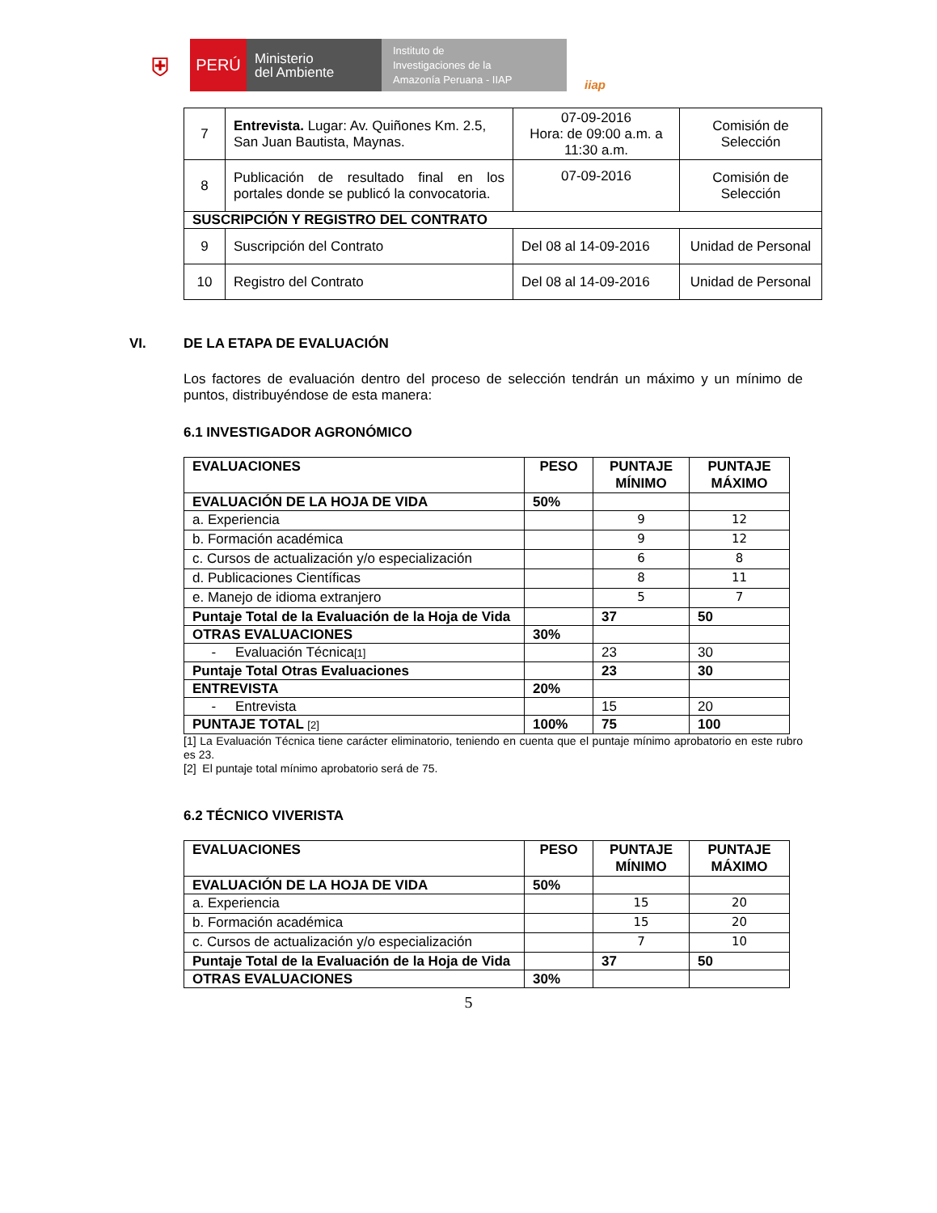⛨
PERÚ
Ministerio
del Ambiente
Instituto de
Investigaciones de la
Amazonía Peruana - IIAP
iiap
| 7 | Entrevista. Lugar: Av. Quiñones Km. 2.5, San Juan Bautista, Maynas. | 07-09-2016 Hora: de 09:00 a.m. a 11:30 a.m. | Comisión de Selección |
| 8 | Publicación de resultado final en los portales donde se publicó la convocatoria. | 07-09-2016 | Comisión de Selección |
| SUSCRIPCIÓN Y REGISTRO DEL CONTRATO | | | |
| 9 | Suscripción del Contrato | Del 08 al 14-09-2016 | Unidad de Personal |
| 10 | Registro del Contrato | Del 08 al 14-09-2016 | Unidad de Personal |
VI. DE LA ETAPA DE EVALUACIÓN
Los factores de evaluación dentro del proceso de selección tendrán un máximo y un mínimo de puntos, distribuyéndose de esta manera:
6.1 INVESTIGADOR AGRONÓMICO
| EVALUACIONES | PESO | PUNTAJE MÍNIMO | PUNTAJE MÁXIMO |
| --- | --- | --- | --- |
| EVALUACIÓN DE LA HOJA DE VIDA | 50% | | |
| a. Experiencia | | 9 | 12 |
| b. Formación académica | | 9 | 12 |
| c. Cursos de actualización y/o especialización | | 6 | 8 |
| d. Publicaciones Científicas | | 8 | 11 |
| e. Manejo de idioma extranjero | | 5 | 7 |
| Puntaje Total de la Evaluación de la Hoja de Vida | | 37 | 50 |
| OTRAS EVALUACIONES | 30% | | |
| - Evaluación Técnica [1] | | 23 | 30 |
| Puntaje Total Otras Evaluaciones | | 23 | 30 |
| ENTREVISTA | 20% | | |
| - Entrevista | | 15 | 20 |
| PUNTAJE TOTAL [2] | 100% | 75 | 100 |
[1] La Evaluación Técnica tiene carácter eliminatorio, teniendo en cuenta que el puntaje mínimo aprobatorio en este rubro es 23.
[2] El puntaje total mínimo aprobatorio será de 75.
6.2 TÉCNICO VIVERISTA
| EVALUACIONES | PESO | PUNTAJE MÍNIMO | PUNTAJE MÁXIMO |
| --- | --- | --- | --- |
| EVALUACIÓN DE LA HOJA DE VIDA | 50% | | |
| a. Experiencia | | 15 | 20 |
| b. Formación académica | | 15 | 20 |
| c. Cursos de actualización y/o especialización | | 7 | 10 |
| Puntaje Total de la Evaluación de la Hoja de Vida | | 37 | 50 |
| OTRAS EVALUACIONES | 30% | | |
5